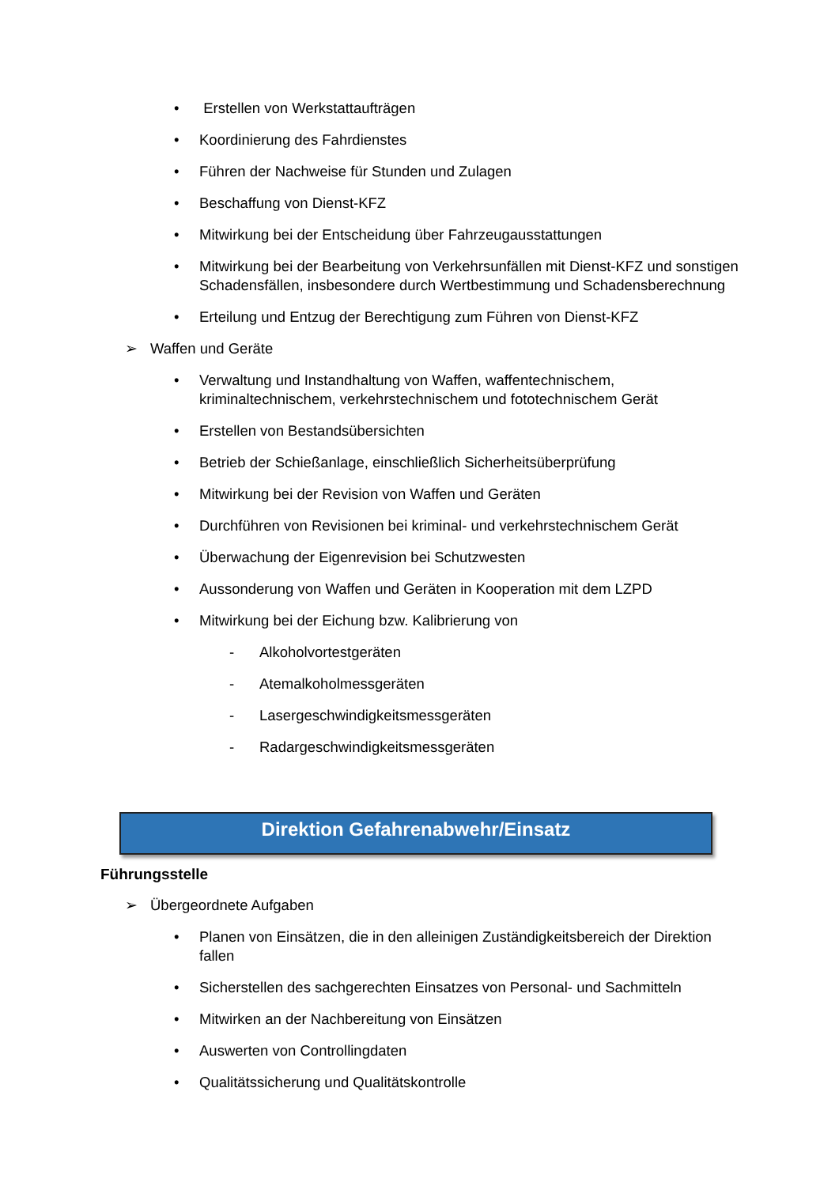• Erstellen von Werkstattaufträgen
• Koordinierung des Fahrdienstes
• Führen der Nachweise für Stunden und Zulagen
• Beschaffung von Dienst-KFZ
• Mitwirkung bei der Entscheidung über Fahrzeugausstattungen
• Mitwirkung bei der Bearbeitung von Verkehrsunfällen mit Dienst-KFZ und sonstigen Schadensfällen, insbesondere durch Wertbestimmung und Schadensberechnung
• Erteilung und Entzug der Berechtigung zum Führen von Dienst-KFZ
➢ Waffen und Geräte
• Verwaltung und Instandhaltung von Waffen, waffentechnischem, kriminaltechnischem, verkehrstechnischem und fototechnischem Gerät
• Erstellen von Bestandsübersichten
• Betrieb der Schießanlage, einschließlich Sicherheitsüberprüfung
• Mitwirkung bei der Revision von Waffen und Geräten
• Durchführen von Revisionen bei kriminal- und verkehrstechnischem Gerät
• Überwachung der Eigenrevision bei Schutzwesten
• Aussonderung von Waffen und Geräten in Kooperation mit dem LZPD
• Mitwirkung bei der Eichung bzw. Kalibrierung von
- Alkoholvortestgeräten
- Atemalkoholmessgeräten
- Lasergeschwindigkeitsmessgeräten
- Radargeschwindigkeitsmessgeräten
Direktion Gefahrenabwehr/Einsatz
Führungsstelle
➢ Übergeordnete Aufgaben
• Planen von Einsätzen, die in den alleinigen Zuständigkeitsbereich der Direktion fallen
• Sicherstellen des sachgerechten Einsatzes von Personal- und Sachmitteln
• Mitwirken an der Nachbereitung von Einsätzen
• Auswerten von Controllingdaten
• Qualitätssicherung und Qualitätskontrolle